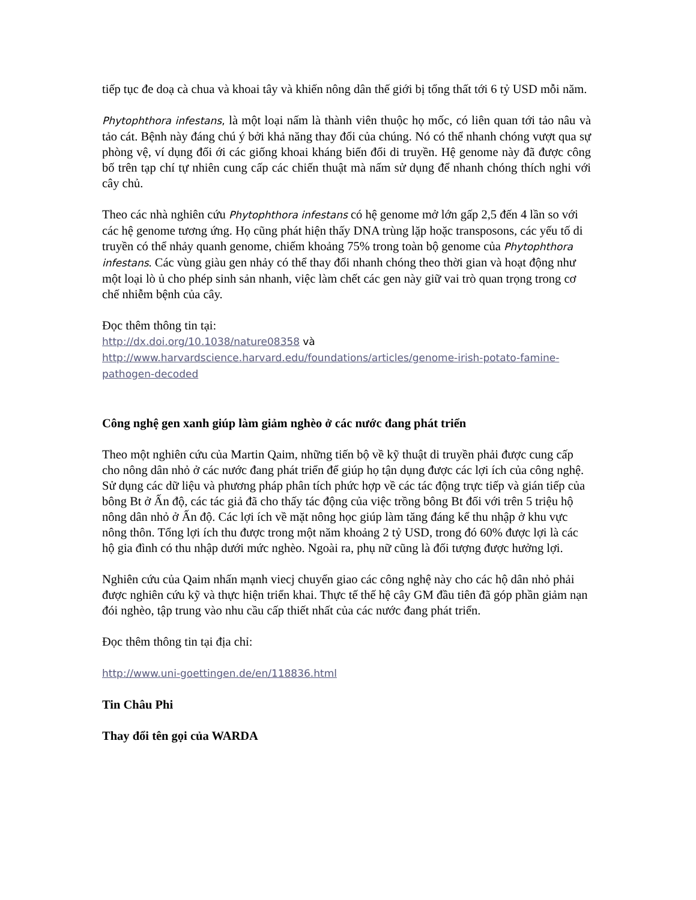tiếp tục đe doạ cà chua và khoai tây và khiến nông dân thế giới bị tổng thất tới 6 tỷ USD mỗi năm.
Phytophthora infestans, là một loại nấm là thành viên thuộc họ mốc, có liên quan tới tảo nâu và tảo cát. Bệnh này đáng chú ý bởi khả năng thay đổi của chúng. Nó có thể nhanh chóng vượt qua sự phòng vệ, ví dụng đối ới các giống khoai kháng biến đổi di truyền. Hệ genome này đã được công bố trên tạp chí tự nhiên cung cấp các chiến thuật mà nấm sử dụng để nhanh chóng thích nghi với cây chủ.
Theo các nhà nghiên cứu Phytophthora infestans có hệ genome mở lớn gấp 2,5 đến 4 lần so với các hệ genome tương ứng. Họ cũng phát hiện thấy DNA trùng lặp hoặc transposons, các yếu tố di truyền có thể nhảy quanh genome, chiếm khoảng 75% trong toàn bộ genome của Phytophthora infestans. Các vùng giàu gen nhảy có thể thay đổi nhanh chóng theo thời gian và hoạt động như một loại lò ủ cho phép sinh sản nhanh, việc làm chết các gen này giữ vai trò quan trọng trong cơ chế nhiễm bệnh của cây.
Đọc thêm thông tin tại:
http://dx.doi.org/10.1038/nature08358 và
http://www.harvardscience.harvard.edu/foundations/articles/genome-irish-potato-famine-pathogen-decoded
Công nghệ gen xanh giúp làm giảm nghèo ở các nước đang phát triển
Theo một nghiên cứu của Martin Qaim, những tiến bộ về kỹ thuật di truyền phải được cung cấp cho nông dân nhỏ ở các nước đang phát triển để giúp họ tận dụng được các lợi ích của công nghệ. Sử dụng các dữ liệu và phương pháp phân tích phức hợp về các tác động trực tiếp và gián tiếp của bông Bt ở Ấn độ, các tác giả đã cho thấy tác động của việc trồng bông Bt đối với trên 5 triệu hộ nông dân nhỏ ở Ấn độ. Các lợi ích về mặt nông học giúp làm tăng đáng kể thu nhập ở khu vực nông thôn. Tổng lợi ích thu được trong một năm khoảng 2 tỷ USD, trong đó 60% được lợi là các hộ gia đình có thu nhập dưới mức nghèo. Ngoài ra, phụ nữ cũng là đối tượng được hưởng lợi.
Nghiên cứu của Qaim nhấn mạnh viecj chuyển giao các công nghệ này cho các hộ dân nhỏ phải được nghiên cứu kỹ và thực hiện triển khai. Thực tế thế hệ cây GM đầu tiên đã góp phần giảm nạn đói nghèo, tập trung vào nhu cầu cấp thiết nhất của các nước đang phát triển.
Đọc thêm thông tin tại địa chỉ:
http://www.uni-goettingen.de/en/118836.html
Tin Châu Phi
Thay đổi tên gọi của WARDA